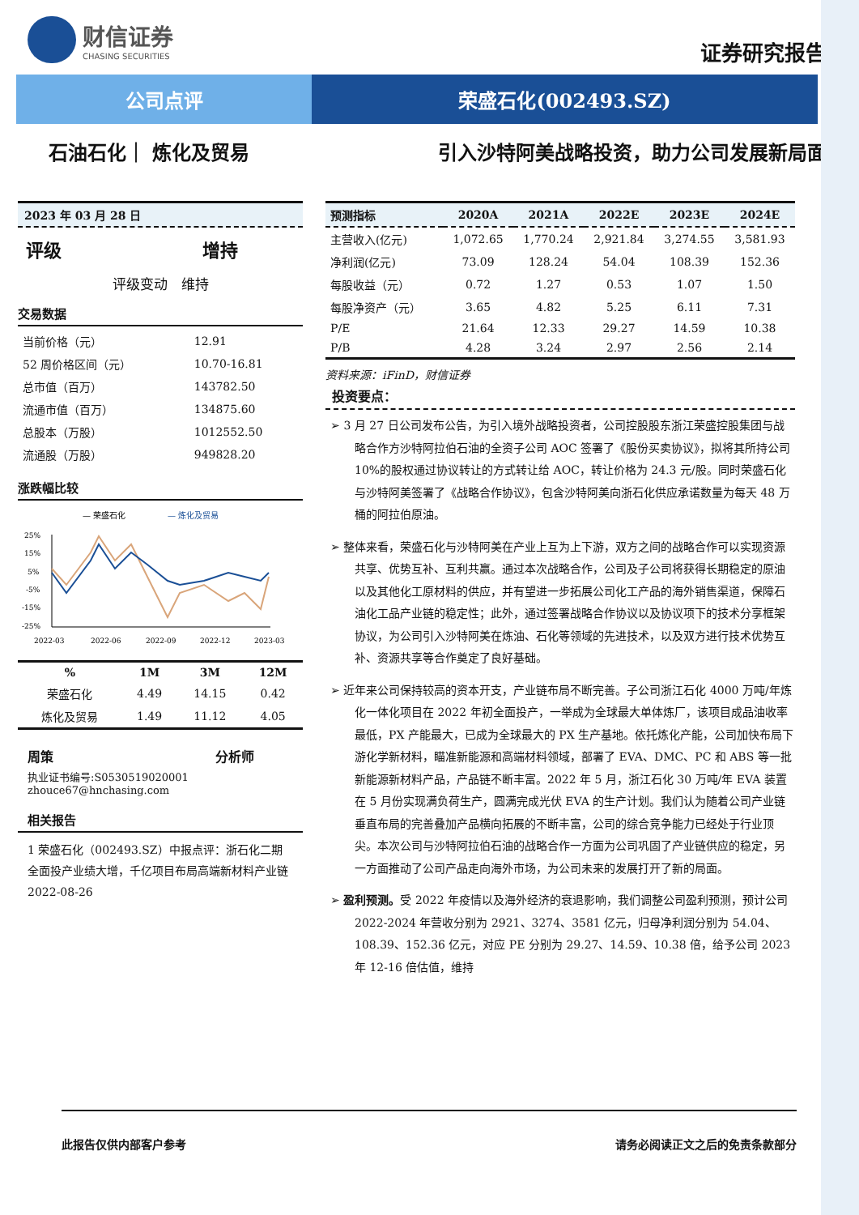财信证券
CHASING SECURITIES
证券研究报告
公司点评 荣盛石化(002493.SZ)
石油石化｜ 炼化及贸易 引入沙特阿美战略投资，助力公司发展新局面
2023 年 03 月 28 日
评级 增持
评级变动　维持
交易数据
| 当前价格（元） | 12.91 |
| 52 周价格区间（元） | 10.70-16.81 |
| 总市值（百万） | 143782.50 |
| 流通市值（百万） | 134875.60 |
| 总股本（万股） | 1012552.50 |
| 流通股（万股） | 949828.20 |
涨跌幅比较
— 荣盛石化
— 炼化及贸易
25%
15%
5%
-5%
-15%
-25%
2022-03
2022-06
2022-09
2022-12
2023-03
| % | 1M | 3M | 12M |
| --- | --- | --- | --- |
| 荣盛石化 | 4.49 | 14.15 | 0.42 |
| 炼化及贸易 | 1.49 | 11.12 | 4.05 |
周策 分析师
执业证书编号:S0530519020001
zhouce67@hnchasing.com
相关报告
1 荣盛石化（002493.SZ）中报点评：浙石化二期全面投产业绩大增，千亿项目布局高端新材料产业链 2022-08-26
| 预测指标 | 2020A | 2021A | 2022E | 2023E | 2024E |
| --- | --- | --- | --- | --- | --- |
| 主营收入(亿元) | 1,072.65 | 1,770.24 | 2,921.84 | 3,274.55 | 3,581.93 |
| 净利润(亿元) | 73.09 | 128.24 | 54.04 | 108.39 | 152.36 |
| 每股收益（元） | 0.72 | 1.27 | 0.53 | 1.07 | 1.50 |
| 每股净资产（元） | 3.65 | 4.82 | 5.25 | 6.11 | 7.31 |
| P/E | 21.64 | 12.33 | 29.27 | 14.59 | 10.38 |
| P/B | 4.28 | 3.24 | 2.97 | 2.56 | 2.14 |
资料来源：iFinD，财信证券
投资要点：
➢ 3 月 27 日公司发布公告，为引入境外战略投资者，公司控股股东浙江荣盛控股集团与战略合作方沙特阿拉伯石油的全资子公司 AOC 签署了《股份买卖协议》，拟将其所持公司 10%的股权通过协议转让的方式转让给 AOC，转让价格为 24.3 元/股。同时荣盛石化与沙特阿美签署了《战略合作协议》，包含沙特阿美向浙石化供应承诺数量为每天 48 万桶的阿拉伯原油。
➢ 整体来看，荣盛石化与沙特阿美在产业上互为上下游，双方之间的战略合作可以实现资源共享、优势互补、互利共赢。通过本次战略合作，公司及子公司将获得长期稳定的原油以及其他化工原材料的供应，并有望进一步拓展公司化工产品的海外销售渠道，保障石油化工品产业链的稳定性；此外，通过签署战略合作协议以及协议项下的技术分享框架协议，为公司引入沙特阿美在炼油、石化等领域的先进技术，以及双方进行技术优势互补、资源共享等合作奠定了良好基础。
➢ 近年来公司保持较高的资本开支，产业链布局不断完善。子公司浙江石化 4000 万吨/年炼化一体化项目在 2022 年初全面投产，一举成为全球最大单体炼厂，该项目成品油收率最低，PX 产能最大，已成为全球最大的 PX 生产基地。依托炼化产能，公司加快布局下游化学新材料，瞄准新能源和高端材料领域，部署了 EVA、DMC、PC 和 ABS 等一批新能源新材料产品，产品链不断丰富。2022 年 5 月，浙江石化 30 万吨/年 EVA 装置在 5 月份实现满负荷生产，圆满完成光伏 EVA 的生产计划。我们认为随着公司产业链垂直布局的完善叠加产品横向拓展的不断丰富，公司的综合竞争能力已经处于行业顶尖。本次公司与沙特阿拉伯石油的战略合作一方面为公司巩固了产业链供应的稳定，另一方面推动了公司产品走向海外市场，为公司未来的发展打开了新的局面。
➢ 盈利预测。受 2022 年疫情以及海外经济的衰退影响，我们调整公司盈利预测，预计公司 2022-2024 年营收分别为 2921、3274、3581 亿元，归母净利润分别为 54.04、108.39、152.36 亿元，对应 PE 分别为 29.27、14.59、10.38 倍，给予公司 2023 年 12-16 倍估值，维持
此报告仅供内部客户参考 请务必阅读正文之后的免责条款部分